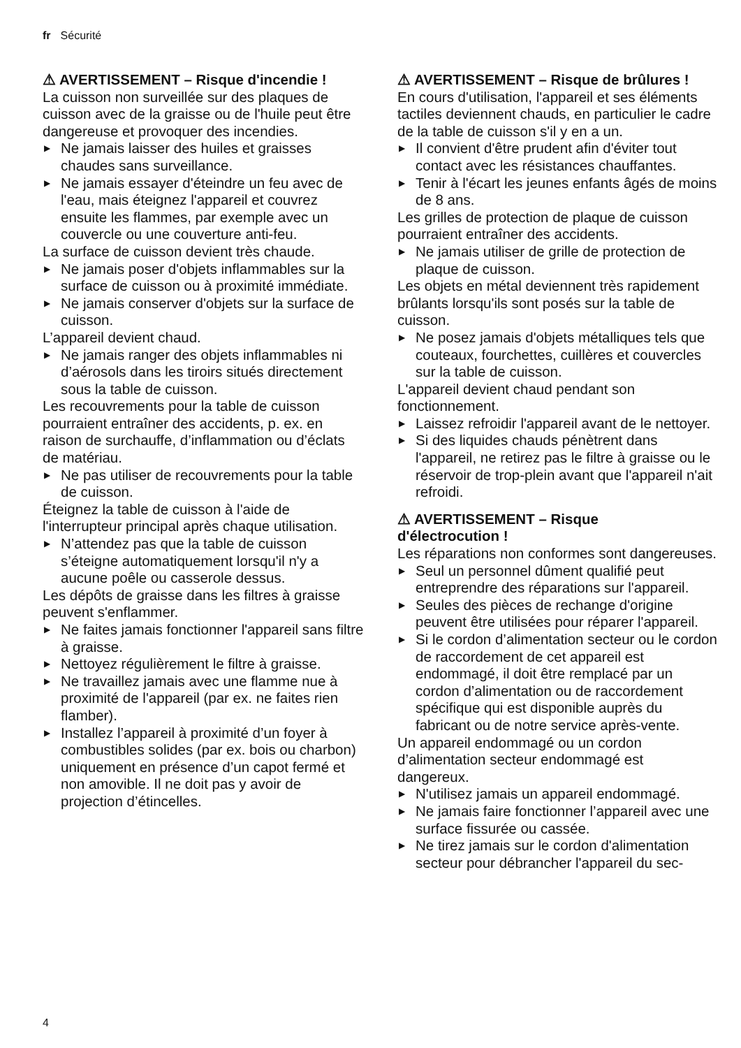fr Sécurité
⚠ AVERTISSEMENT – Risque d'incendie !
La cuisson non surveillée sur des plaques de cuisson avec de la graisse ou de l'huile peut être dangereuse et provoquer des incendies.
▶ Ne jamais laisser des huiles et graisses chaudes sans surveillance.
▶ Ne jamais essayer d'éteindre un feu avec de l'eau, mais éteignez l'appareil et couvrez ensuite les flammes, par exemple avec un couvercle ou une couverture anti-feu.
La surface de cuisson devient très chaude.
▶ Ne jamais poser d'objets inflammables sur la surface de cuisson ou à proximité immédiate.
▶ Ne jamais conserver d'objets sur la surface de cuisson.
L’appareil devient chaud.
▶ Ne jamais ranger des objets inflammables ni d’aérosols dans les tiroirs situés directement sous la table de cuisson.
Les recouvrements pour la table de cuisson pourraient entraîner des accidents, p. ex. en raison de surchauffe, d’inflammation ou d’éclats de matériau.
▶ Ne pas utiliser de recouvrements pour la table de cuisson.
Éteignez la table de cuisson à l'aide de l'interrupteur principal après chaque utilisation.
▶ N’attendez pas que la table de cuisson s’éteigne automatiquement lorsqu'il n'y a aucune poêle ou casserole dessus.
Les dépôts de graisse dans les filtres à graisse peuvent s'enflammer.
▶ Ne faites jamais fonctionner l'appareil sans filtre à graisse.
▶ Nettoyez régulièrement le filtre à graisse.
▶ Ne travaillez jamais avec une flamme nue à proximité de l'appareil (par ex. ne faites rien flamber).
▶ Installez l’appareil à proximité d’un foyer à combustibles solides (par ex. bois ou charbon) uniquement en présence d’un capot fermé et non amovible. Il ne doit pas y avoir de projection d’étincelles.
⚠ AVERTISSEMENT – Risque de brûlures !
En cours d'utilisation, l'appareil et ses éléments tactiles deviennent chauds, en particulier le cadre de la table de cuisson s'il y en a un.
▶ Il convient d'être prudent afin d'éviter tout contact avec les résistances chauffantes.
▶ Tenir à l'écart les jeunes enfants âgés de moins de 8 ans.
Les grilles de protection de plaque de cuisson pourraient entraîner des accidents.
▶ Ne jamais utiliser de grille de protection de plaque de cuisson.
Les objets en métal deviennent très rapidement brûlants lorsqu'ils sont posés sur la table de cuisson.
▶ Ne posez jamais d'objets métalliques tels que couteaux, fourchettes, cuillères et couvercles sur la table de cuisson.
L'appareil devient chaud pendant son fonctionnement.
▶ Laissez refroidir l'appareil avant de le nettoyer.
▶ Si des liquides chauds pénètrent dans l'appareil, ne retirez pas le filtre à graisse ou le réservoir de trop-plein avant que l'appareil n'ait refroidi.
⚠ AVERTISSEMENT – Risque
d'électrocution !
Les réparations non conformes sont dangereuses.
▶ Seul un personnel dûment qualifié peut entreprendre des réparations sur l'appareil.
▶ Seules des pièces de rechange d'origine peuvent être utilisées pour réparer l'appareil.
▶ Si le cordon d’alimentation secteur ou le cordon de raccordement de cet appareil est endommagé, il doit être remplacé par un cordon d’alimentation ou de raccordement spécifique qui est disponible auprès du fabricant ou de notre service après-vente.
Un appareil endommagé ou un cordon d’alimentation secteur endommagé est dangereux.
▶ N'utilisez jamais un appareil endommagé.
▶ Ne jamais faire fonctionner l’appareil avec une surface fissurée ou cassée.
▶ Ne tirez jamais sur le cordon d'alimentation secteur pour débrancher l'appareil du sec-
4